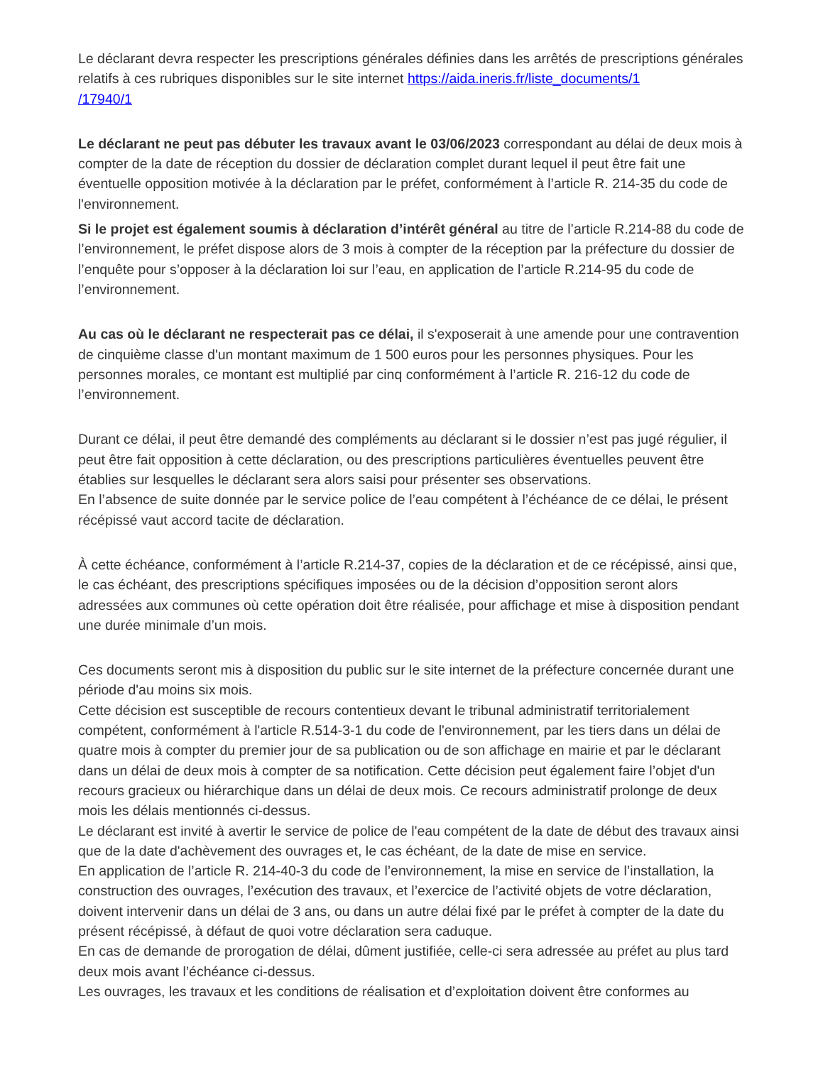Le déclarant devra respecter les prescriptions générales définies dans les arrêtés de prescriptions générales relatifs à ces rubriques disponibles sur le site internet https://aida.ineris.fr/liste_documents/1
/17940/1
Le déclarant ne peut pas débuter les travaux avant le 03/06/2023 correspondant au délai de deux mois à compter de la date de réception du dossier de déclaration complet durant lequel il peut être fait une éventuelle opposition motivée à la déclaration par le préfet, conformément à l’article R. 214-35 du code de l'environnement.
Si le projet est également soumis à déclaration d’intérêt général au titre de l’article R.214-88 du code de l’environnement, le préfet dispose alors de 3 mois à compter de la réception par la préfecture du dossier de l’enquête pour s’opposer à la déclaration loi sur l’eau, en application de l’article R.214-95 du code de l’environnement.
Au cas où le déclarant ne respecterait pas ce délai, il s'exposerait à une amende pour une contravention de cinquième classe d'un montant maximum de 1 500 euros pour les personnes physiques. Pour les personnes morales, ce montant est multiplié par cinq conformément à l’article R. 216-12 du code de l’environnement.
Durant ce délai, il peut être demandé des compléments au déclarant si le dossier n’est pas jugé régulier, il peut être fait opposition à cette déclaration, ou des prescriptions particulières éventuelles peuvent être établies sur lesquelles le déclarant sera alors saisi pour présenter ses observations.
En l’absence de suite donnée par le service police de l’eau compétent à l’échéance de ce délai, le présent récépissé vaut accord tacite de déclaration.
À cette échéance, conformément à l’article R.214-37, copies de la déclaration et de ce récépissé, ainsi que, le cas échéant, des prescriptions spécifiques imposées ou de la décision d’opposition seront alors adressées aux communes où cette opération doit être réalisée, pour affichage et mise à disposition pendant une durée minimale d’un mois.
Ces documents seront mis à disposition du public sur le site internet de la préfecture concernée durant une période d'au moins six mois.
Cette décision est susceptible de recours contentieux devant le tribunal administratif territorialement compétent, conformément à l'article R.514-3-1 du code de l'environnement, par les tiers dans un délai de quatre mois à compter du premier jour de sa publication ou de son affichage en mairie et par le déclarant dans un délai de deux mois à compter de sa notification. Cette décision peut également faire l’objet d'un recours gracieux ou hiérarchique dans un délai de deux mois. Ce recours administratif prolonge de deux mois les délais mentionnés ci-dessus.
Le déclarant est invité à avertir le service de police de l'eau compétent de la date de début des travaux ainsi que de la date d'achèvement des ouvrages et, le cas échéant, de la date de mise en service.
En application de l’article R. 214-40-3 du code de l’environnement, la mise en service de l’installation, la construction des ouvrages, l’exécution des travaux, et l’exercice de l’activité objets de votre déclaration, doivent intervenir dans un délai de 3 ans, ou dans un autre délai fixé par le préfet à compter de la date du présent récépissé, à défaut de quoi votre déclaration sera caduque.
En cas de demande de prorogation de délai, dûment justifiée, celle-ci sera adressée au préfet au plus tard deux mois avant l’échéance ci-dessus.
Les ouvrages, les travaux et les conditions de réalisation et d’exploitation doivent être conformes au